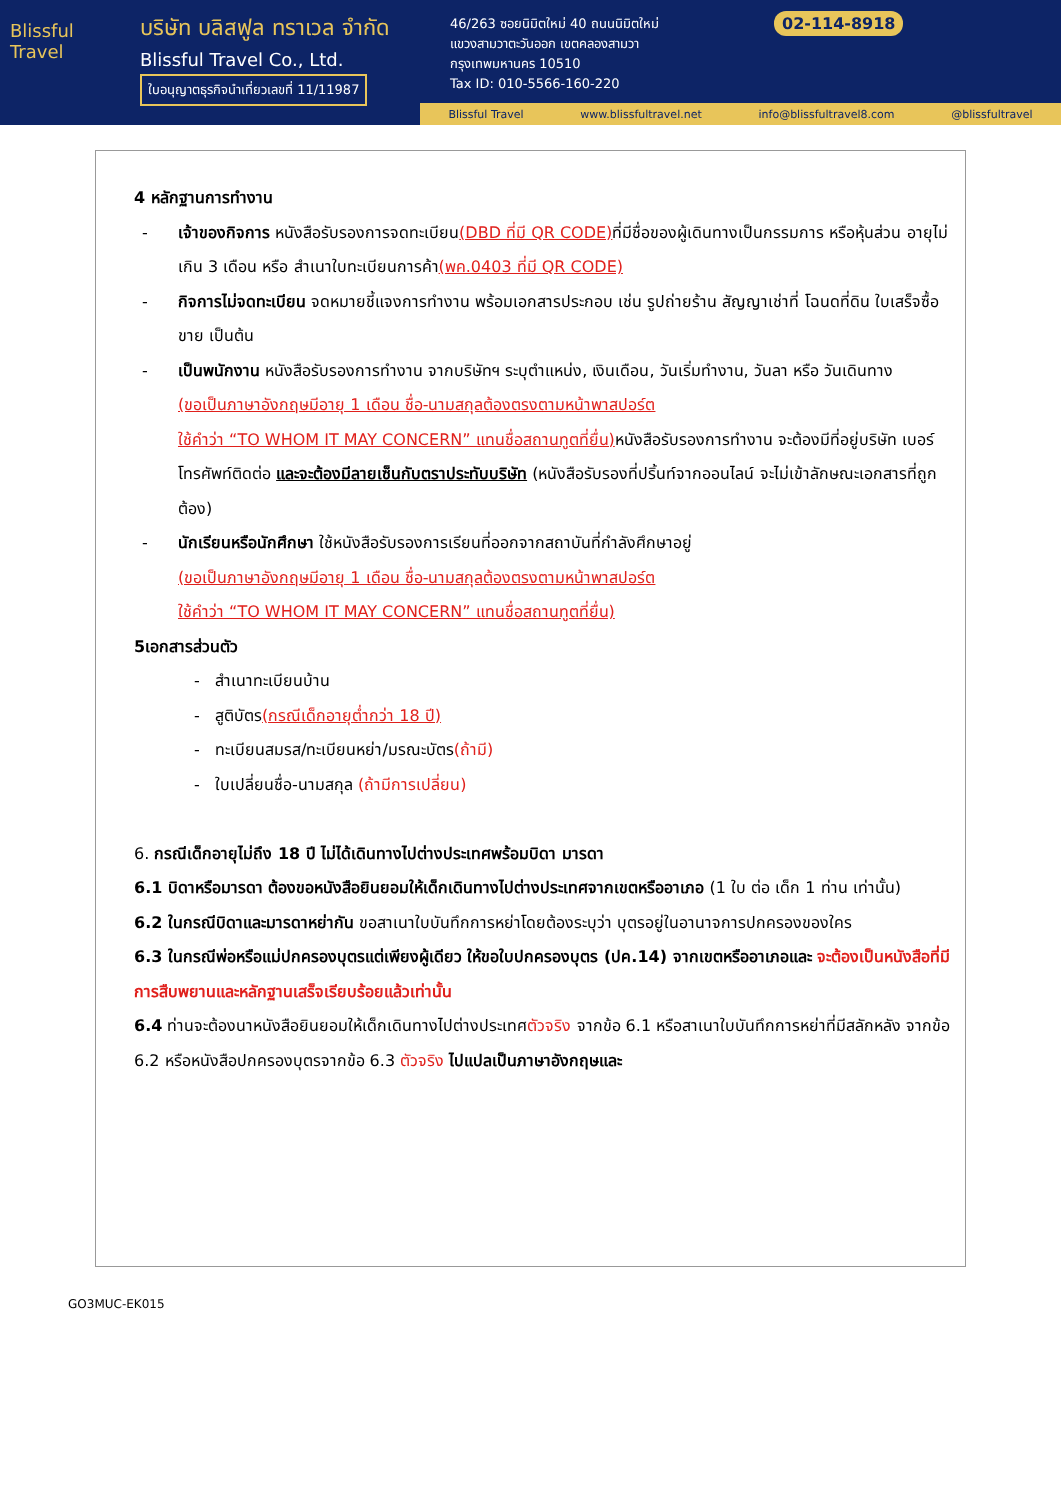Blissful Travel
บริษัท บลิสฟูล ทราเวล จำกัด
Blissful Travel Co., Ltd.
ใบอนุญาตธุรกิจนำเที่ยวเลขที่ 11/11987
46/263 ซอยนิมิตใหม่ 40 ถนนนิมิตใหม่
แขวงสามวาตะวันออก เขตคลองสามวา
กรุงเทพมหานคร 10510
Tax ID: 010-5566-160-220
02-114-8918
Blissful Travel www.blissfultravel.net info@blissfultravel8.com @blissfultravel
4 หลักฐานการทำงาน
- เจ้าของกิจการ หนังสือรับรองการจดทะเบียน(DBD ที่มี QR CODE) ที่มีชื่อของผู้เดินทางเป็นกรรมการ หรือหุ้นส่วน อายุไม่เกิน 3 เดือน หรือ สำเนาใบทะเบียนการค้า(พค.0403 ที่มี QR CODE)
- กิจการไม่จดทะเบียน จดหมายชี้แจงการทำงาน พร้อมเอกสารประกอบ เช่น รูปถ่ายร้าน สัญญาเช่าที่ โฉนดที่ดิน ใบเสร็จซื้อขาย เป็นต้น
- เป็นพนักงาน หนังสือรับรองการทำงาน จากบริษัทฯ ระบุตำแหน่ง, เงินเดือน, วันเริ่มทำงาน, วันลา หรือ วันเดินทาง
(ขอเป็นภาษาอังกฤษมีอายุ 1 เดือน ชื่อ-นามสกุลต้องตรงตามหน้าพาสปอร์ต
ใช้คำว่า “TO WHOM IT MAY CONCERN” แทนชื่อสถานทูตที่ยื่น) หนังสือรับรองการทำงาน จะต้องมีที่อยู่บริษัท เบอร์โทรศัพท์ติดต่อ และจะต้องมีลายเซ็นกับตราประทับบริษัท (หนังสือรับรองที่ปริ้นท์จากออนไลน์ จะไม่เข้าลักษณะเอกสารที่ถูกต้อง)
- นักเรียนหรือนักศึกษา ใช้หนังสือรับรองการเรียนที่ออกจากสถาบันที่กำลังศึกษาอยู่
(ขอเป็นภาษาอังกฤษมีอายุ 1 เดือน ชื่อ-นามสกุลต้องตรงตามหน้าพาสปอร์ต
ใช้คำว่า “TO WHOM IT MAY CONCERN” แทนชื่อสถานทูตที่ยื่น)
5เอกสารส่วนตัว
- สำเนาทะเบียนบ้าน
- สูติบัตร(กรณีเด็กอายุต่ำกว่า 18 ปี)
- ทะเบียนสมรส/ทะเบียนหย่า/มรณะบัตร(ถ้ามี)
- ใบเปลี่ยนชื่อ-นามสกุล (ถ้ามีการเปลี่ยน)
6. กรณีเด็กอายุไม่ถึง 18 ปี ไม่ได้เดินทางไปต่างประเทศพร้อมบิดา มารดา
6.1 บิดาหรือมารดา ต้องขอหนังสือยินยอมให้เด็กเดินทางไปต่างประเทศจากเขตหรืออาเภอ (1 ใบ ต่อ เด็ก 1 ท่าน เท่านั้น)
6.2 ในกรณีบิดาและมารดาหย่ากัน ขอสาเนาใบบันทึกการหย่าโดยต้องระบุว่า บุตรอยู่ในอานาจการปกครองของใคร
6.3 ในกรณีพ่อหรือแม่ปกครองบุตรแต่เพียงผู้เดียว ให้ขอใบปกครองบุตร (ปค.14) จากเขตหรืออาเภอและ จะต้องเป็นหนังสือที่มีการสืบพยานและหลักฐานเสร็จเรียบร้อยแล้วเท่านั้น
6.4 ท่านจะต้องนาหนังสือยินยอมให้เด็กเดินทางไปต่างประเทศตัวจริง จากข้อ 6.1 หรือสาเนาใบบันทึกการหย่าที่มีสลักหลัง จากข้อ 6.2 หรือหนังสือปกครองบุตรจากข้อ 6.3 ตัวจริง ไปแปลเป็นภาษาอังกฤษและ
GO3MUC-EK015